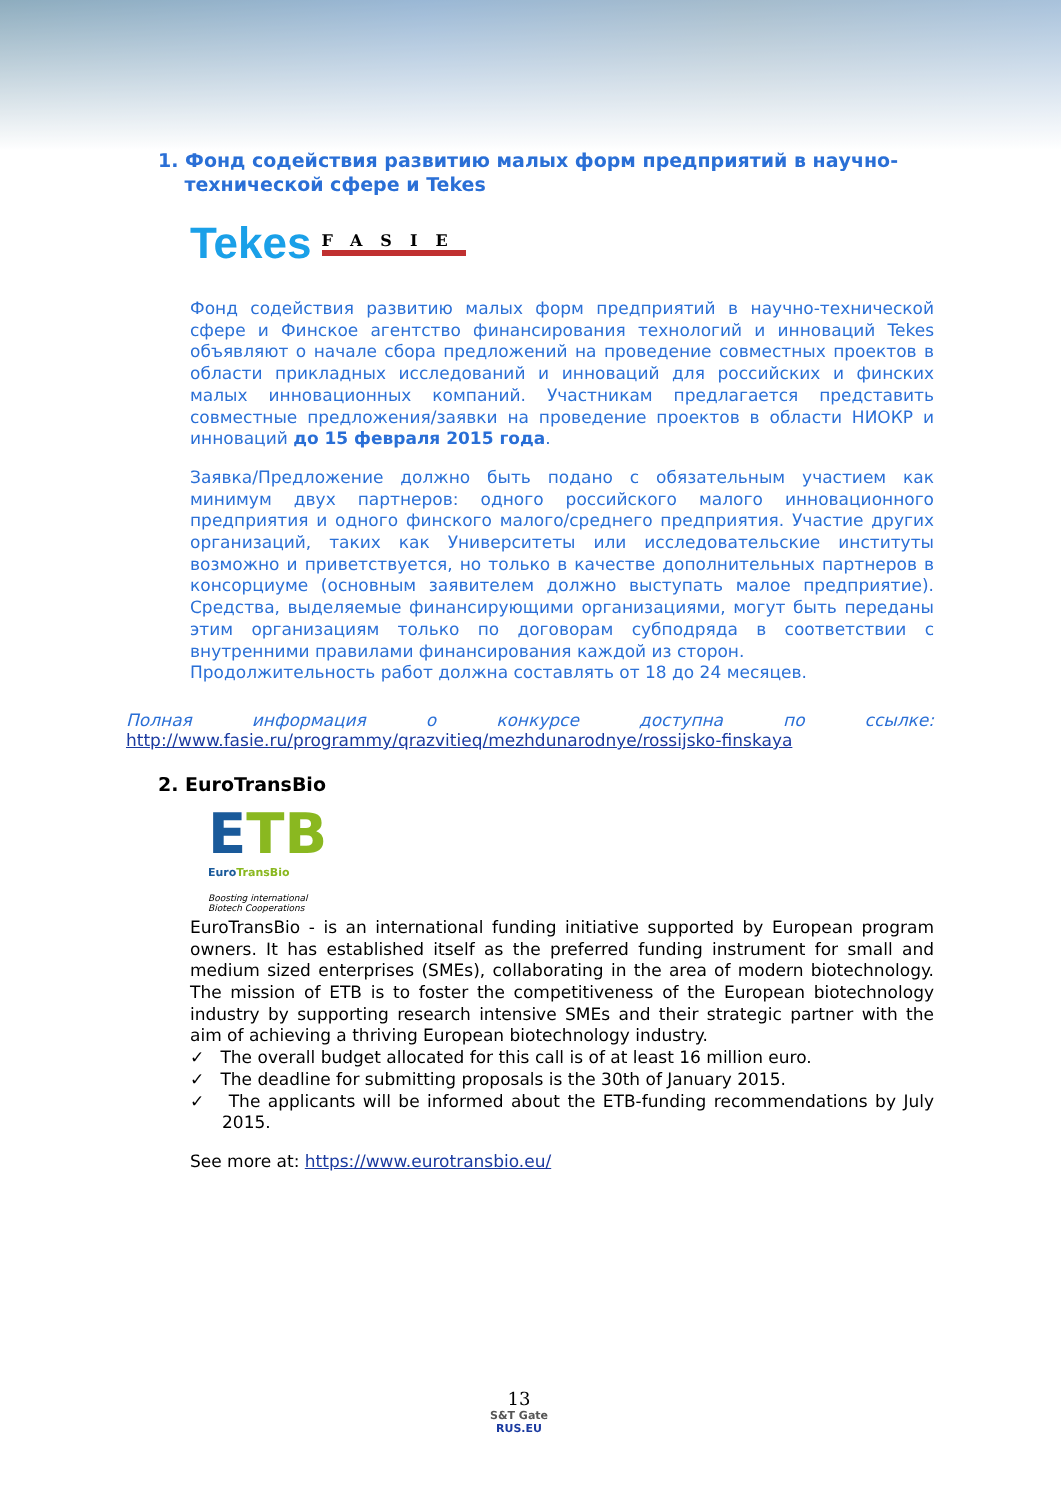1. Фонд содействия развитию малых форм предприятий в научно-
технической сфере и Tekes
Tekes FASIE
Фонд содействия развитию малых форм предприятий в научно-технической сфере и Финское агентство финансирования технологий и инноваций Tekes объявляют о начале сбора предложений на проведение совместных проектов в области прикладных исследований и инноваций для российских и финских малых инновационных компаний. Участникам предлагается представить совместные предложения/заявки на проведение проектов в области НИОКР и инноваций до 15 февраля 2015 года.
Заявка/Предложение должно быть подано с обязательным участием как минимум двух партнеров: одного российского малого инновационного предприятия и одного финского малого/среднего предприятия. Участие других организаций, таких как Университеты или исследовательские институты возможно и приветствуется, но только в качестве дополнительных партнеров в консорциуме (основным заявителем должно выступать малое предприятие). Средства, выделяемые финансирующими организациями, могут быть переданы этим организациям только по договорам субподряда в соответствии с внутренними правилами финансирования каждой из сторон.
Продолжительность работ должна составлять от 18 до 24 месяцев.
Полная информация о конкурсе доступна по ссылке:
http://www.fasie.ru/programmy/qrazvitieq/mezhdunarodnye/rossijsko-finskaya
2. EuroTransBio
ETB
EuroTransBio
Boosting international Biotech Cooperations
EuroTransBio - is an international funding initiative supported by European program owners. It has established itself as the preferred funding instrument for small and medium sized enterprises (SMEs), collaborating in the area of modern biotechnology. The mission of ETB is to foster the competitiveness of the European biotechnology industry by supporting research intensive SMEs and their strategic partner with the aim of achieving a thriving European biotechnology industry.
✓ The overall budget allocated for this call is of at least 16 million euro.
✓ The deadline for submitting proposals is the 30th of January 2015.
✓ The applicants will be informed about the ETB-funding recommendations by July 2015.
See more at: https://www.eurotransbio.eu/
13
S&T Gate
RUS.EU